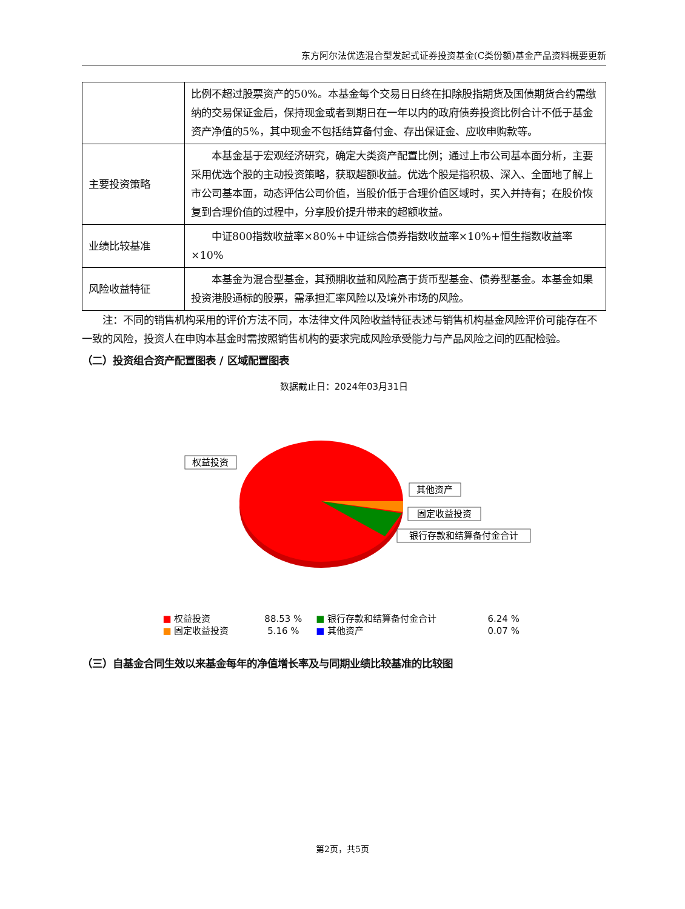东方阿尔法优选混合型发起式证券投资基金(C类份额)基金产品资料概要更新
| | 比例不超过股票资产的50%。本基金每个交易日日终在扣除股指期货及国债期货合约需缴纳的交易保证金后，保持现金或者到期日在一年以内的政府债券投资比例合计不低于基金资产净值的5%，其中现金不包括结算备付金、存出保证金、应收申购款等。 |
| 主要投资策略 | 本基金基于宏观经济研究，确定大类资产配置比例；通过上市公司基本面分析，主要采用优选个股的主动投资策略，获取超额收益。优选个股是指积极、深入、全面地了解上市公司基本面，动态评估公司价值，当股价低于合理价值区域时，买入并持有；在股价恢复到合理价值的过程中，分享股价提升带来的超额收益。 |
| 业绩比较基准 | 中证800指数收益率×80%+中证综合债券指数收益率×10%+恒生指数收益率×10% |
| 风险收益特征 | 本基金为混合型基金，其预期收益和风险高于货币型基金、债券型基金。本基金如果投资港股通标的股票，需承担汇率风险以及境外市场的风险。 |
　　注：不同的销售机构采用的评价方法不同，本法律文件风险收益特征表述与销售机构基金风险评价可能存在不一致的风险，投资人在申购本基金时需按照销售机构的要求完成风险承受能力与产品风险之间的匹配检验。
（二）投资组合资产配置图表 / 区域配置图表
数据截止日：2024年03月31日
权益投资
其他资产
固定收益投资
银行存款和结算备付金合计
| ■ 权益投资 | 88.53 % | ■ 银行存款和结算备付金合计 | 6.24 % |
| ■ 固定收益投资 | 5.16 % | ■ 其他资产 | 0.07 % |
（三）自基金合同生效以来基金每年的净值增长率及与同期业绩比较基准的比较图
第2页，共5页